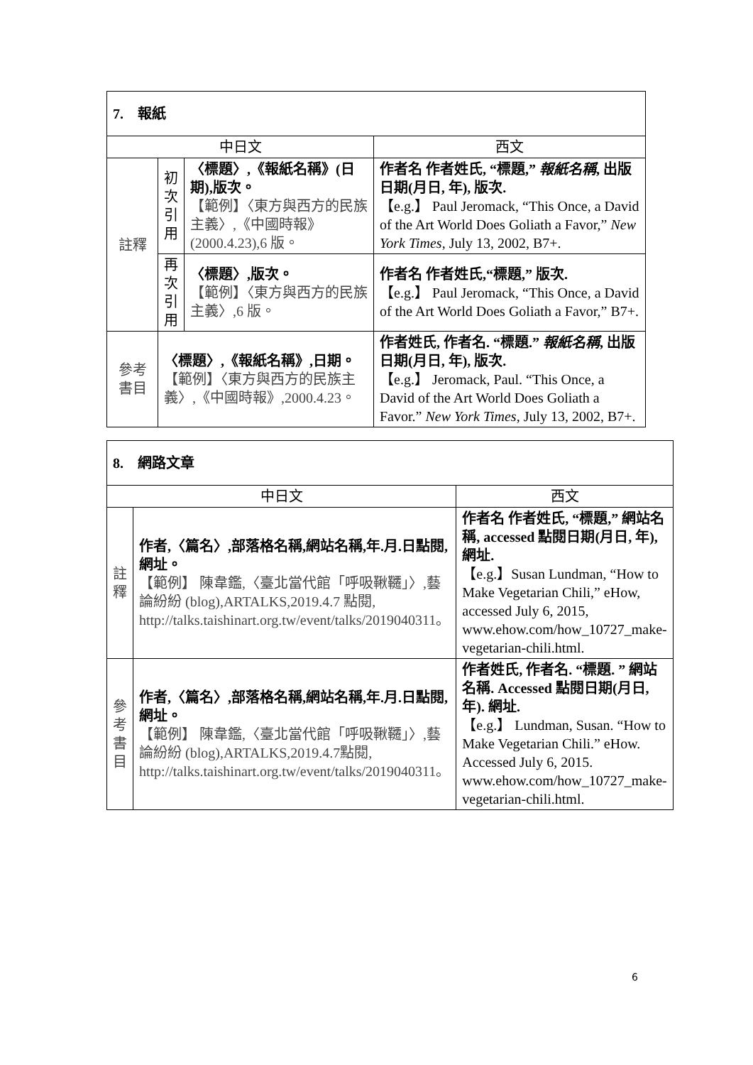| 7. 報紙 | | | |
| 中日文 | | | 西文 |
| 註釋 | 初 次 引 用 | 〈標題〉,《報紙名稱》(日期),版次。 【範例】〈東方與西方的民族主義〉,《中國時報》(2000.4.23),6 版。 | 作者名 作者姓氏, “標題,” 報紙名稱 , 出版日期(月日, 年), 版次. 【e.g.】 Paul Jeromack, “This Once, a David of the Art World Does Goliath a Favor,” New York Times , July 13, 2002, B7+. |
| | 再 次 引 用 | 〈標題〉,版次。 【範例】〈東方與西方的民族主義〉,6 版。 | 作者名 作者姓氏,“標題,” 版次. 【e.g.】 Paul Jeromack, “This Once, a David of the Art World Does Goliath a Favor,” B7+. |
| 參考 書目 | 〈標題〉,《報紙名稱》,日期。 【範例】〈東方與西方的民族主義〉,《中國時報》,2000.4.23。 | | 作者姓氏, 作者名. “標題.” 報紙名稱 , 出版日期(月日, 年), 版次. 【e.g.】 Jeromack, Paul. “This Once, a David of the Art World Does Goliath a Favor.” New York Times , July 13, 2002, B7+. |
| 8. 網路文章 | | |
| 中日文 | | 西文 |
| 註釋 | 作者,〈篇名〉,部落格名稱,網站名稱,年.月.日點閱,網址。 【範例】 陳韋鑑,〈臺北當代館「呼吸鞦韆」〉,藝論紛紛 (blog),ARTALKS,2019.4.7 點閱, http://talks.taishinart.org.tw/event/talks/2019040311。 | 作者名 作者姓氏, “標題,” 網站名稱, accessed 點閱日期(月日, 年), 網址. 【e.g.】Susan Lundman, “How to Make Vegetarian Chili,” eHow, accessed July 6, 2015, www.ehow.com/how_10727_make-vegetarian-chili.html. |
| 參考 書目 | 作者,〈篇名〉,部落格名稱,網站名稱,年.月.日點閱,網址。 【範例】 陳韋鑑,〈臺北當代館「呼吸鞦韆」〉,藝論紛紛 (blog),ARTALKS,2019.4.7點閱, http://talks.taishinart.org.tw/event/talks/2019040311。 | 作者姓氏, 作者名. “標題. ” 網站名稱. Accessed 點閱日期(月日, 年). 網址. 【e.g.】 Lundman, Susan. “How to Make Vegetarian Chili.” eHow. Accessed July 6, 2015. www.ehow.com/how_10727_make-vegetarian-chili.html. |
6